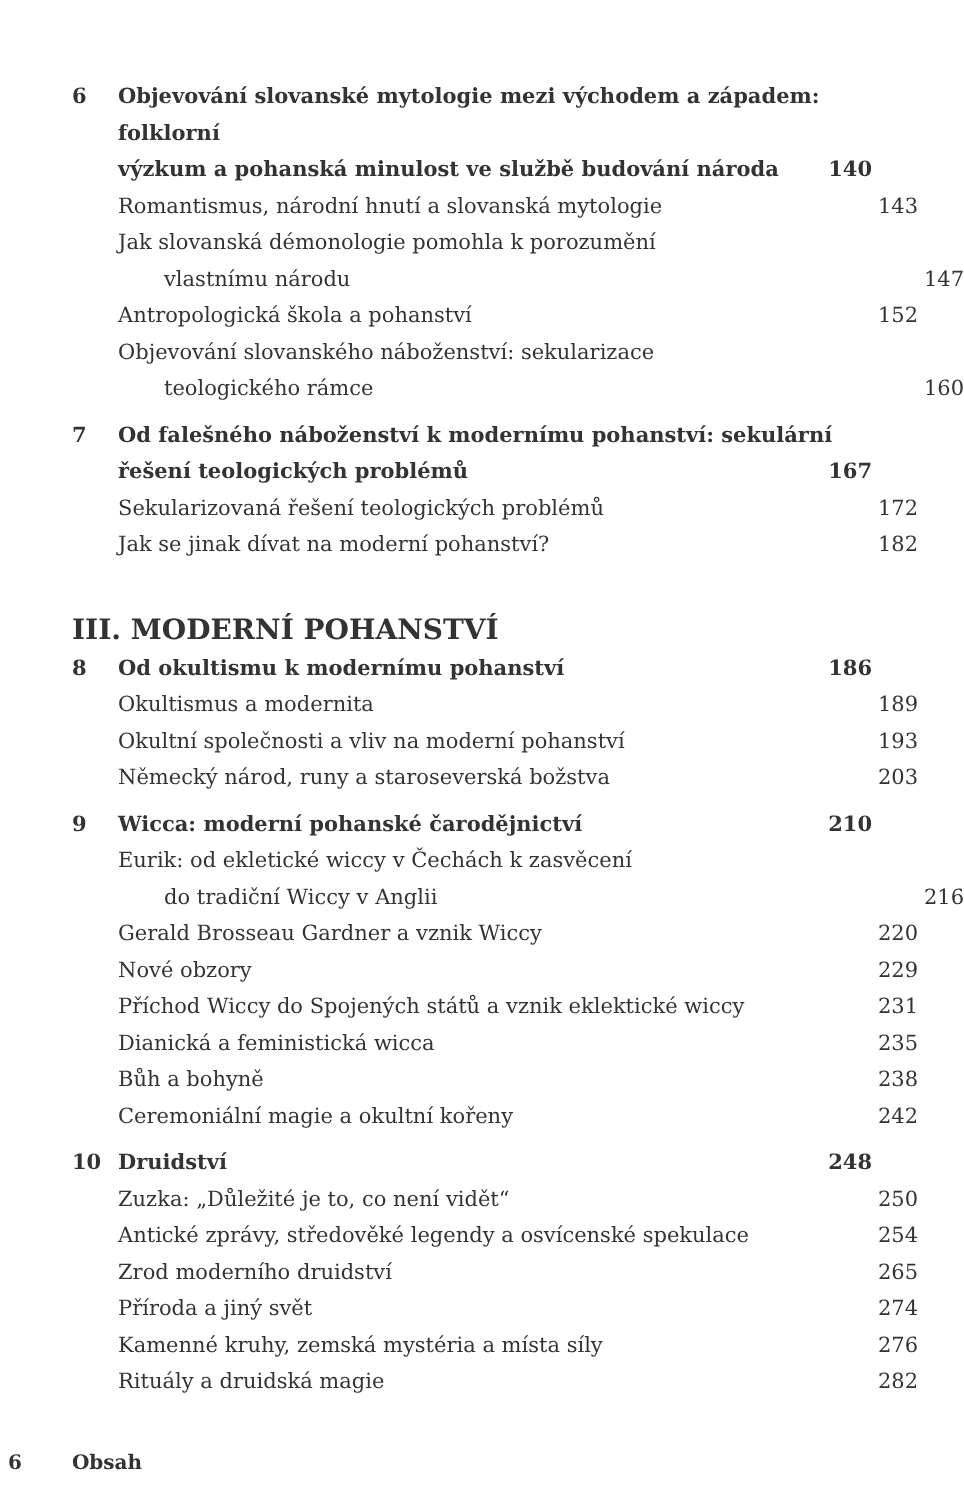6 Objevování slovanské mytologie mezi východem a západem: folklorní
výzkum a pohanská minulost ve službě budování národa
140
Romantismus, národní hnutí a slovanská mytologie
143
Jak slovanská démonologie pomohla k porozumění
vlastnímu národu 147
Antropologická škola a pohanství
152
Objevování slovanského náboženství: sekularizace
teologického rámce 160
7 Od falešného náboženství k modernímu pohanství: sekulární
řešení teologických problémů 167
Sekularizovaná řešení teologických problémů
172
Jak se jinak dívat na moderní pohanství?
182
III. MODERNÍ POHANSTVÍ
8 Od okultismu k modernímu pohanství
186
Okultismus a modernita 189
Okultní společnosti a vliv na moderní pohanství
193
Německý národ, runy a staroseverská božstva
203
9 Wicca: moderní pohanské čarodějnictví
210
Eurik: od ekletické wiccy v Čechách k zasvěcení
do tradiční Wiccy v Anglii 216
Gerald Brosseau Gardner a vznik Wiccy
220
Nové obzory 229
Příchod Wiccy do Spojených států a vznik eklektické wiccy
231
Dianická a feministická wicca 235
Bůh a bohyně 238
Ceremoniální magie a okultní kořeny
242
10 Druidství 248
Zuzka: „Důležité je to, co není vidět“
250
Antické zprávy, středověké legendy a osvícenské spekulace
254
Zrod moderního druidství 265
Příroda a jiný svět 274
Kamenné kruhy, zemská mystéria a místa síly
276
Rituály a druidská magie 282
6 Obsah